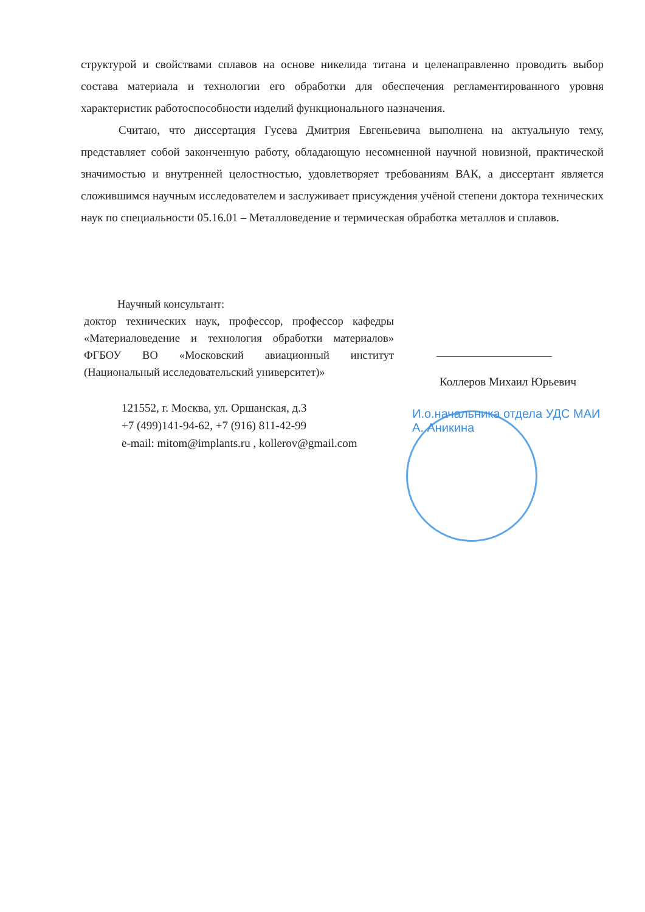структурой и свойствами сплавов на основе никелида титана и целенаправленно проводить выбор состава материала и технологии его обработки для обеспечения регламентированного уровня характеристик работоспособности изделий функционального назначения.
Считаю, что диссертация Гусева Дмитрия Евгеньевича выполнена на актуальную тему, представляет собой законченную работу, обладающую несомненной научной новизной, практической значимостью и внутренней целостностью, удовлетворяет требованиям ВАК, а диссертант является сложившимся научным исследователем и заслуживает присуждения учёной степени доктора технических наук по специальности 05.16.01 – Металловедение и термическая обработка металлов и сплавов.
Научный консультант:
доктор технических наук, профессор, профессор кафедры «Материаловедение и технология обработки материалов» ФГБОУ ВО «Московский авиационный институт (Национальный исследовательский университет)»
121552, г. Москва, ул. Оршанская, д.3
+7 (499)141-94-62, +7 (916) 811-42-99
e-mail: mitom@implants.ru , kollerov@gmail.com
Коллеров Михаил Юрьевич
И.о.начальника отдела УДС МАИ
А. Аникина